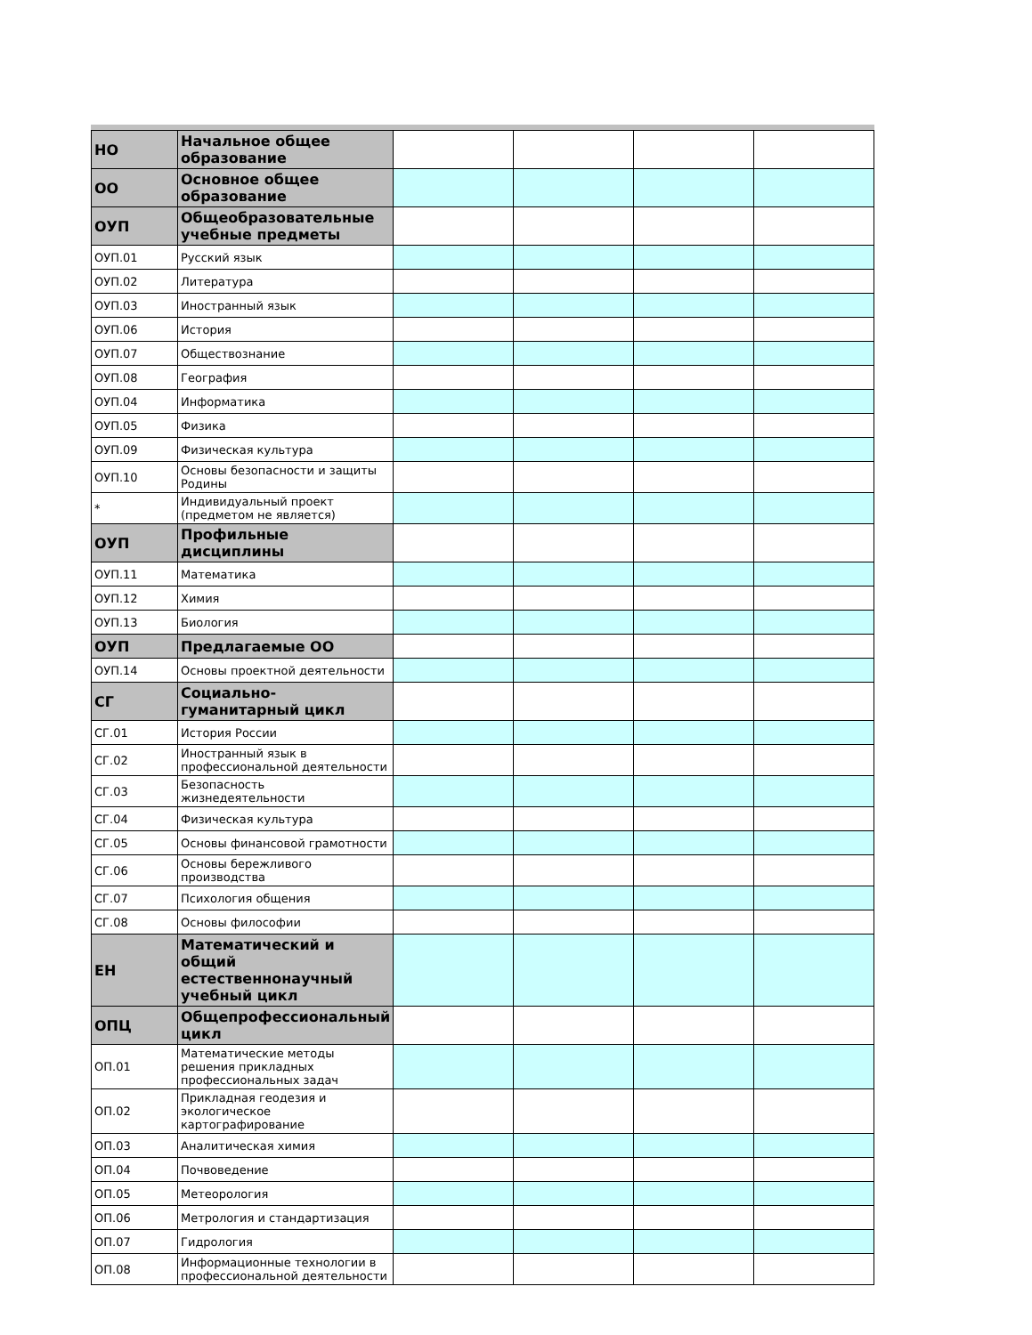| НО | Начальное общее образование | | | | |
| ОО | Основное общее образование | | | | |
| ОУП | Общеобразовательные учебные предметы | | | | |
| ОУП.01 | Русский язык | | | | |
| ОУП.02 | Литература | | | | |
| ОУП.03 | Иностранный язык | | | | |
| ОУП.06 | История | | | | |
| ОУП.07 | Обществознание | | | | |
| ОУП.08 | География | | | | |
| ОУП.04 | Информатика | | | | |
| ОУП.05 | Физика | | | | |
| ОУП.09 | Физическая культура | | | | |
| ОУП.10 | Основы безопасности и защиты Родины | | | | |
| * | Индивидуальный проект (предметом не является) | | | | |
| ОУП | Профильные дисциплины | | | | |
| ОУП.11 | Математика | | | | |
| ОУП.12 | Химия | | | | |
| ОУП.13 | Биология | | | | |
| ОУП | Предлагаемые ОО | | | | |
| ОУП.14 | Основы проектной деятельности | | | | |
| СГ | Социально-гуманитарный цикл | | | | |
| СГ.01 | История России | | | | |
| СГ.02 | Иностранный язык в профессиональной деятельности | | | | |
| СГ.03 | Безопасность жизнедеятельности | | | | |
| СГ.04 | Физическая культура | | | | |
| СГ.05 | Основы финансовой грамотности | | | | |
| СГ.06 | Основы бережливого производства | | | | |
| СГ.07 | Психология общения | | | | |
| СГ.08 | Основы философии | | | | |
| ЕН | Математический и общий естественнонаучный учебный цикл | | | | |
| ОПЦ | Общепрофессиональный цикл | | | | |
| ОП.01 | Математические методы решения прикладных профессиональных задач | | | | |
| ОП.02 | Прикладная геодезия и экологическое картографирование | | | | |
| ОП.03 | Аналитическая химия | | | | |
| ОП.04 | Почвоведение | | | | |
| ОП.05 | Метеорология | | | | |
| ОП.06 | Метрология и стандартизация | | | | |
| ОП.07 | Гидрология | | | | |
| ОП.08 | Информационные технологии в профессиональной деятельности | | | | |